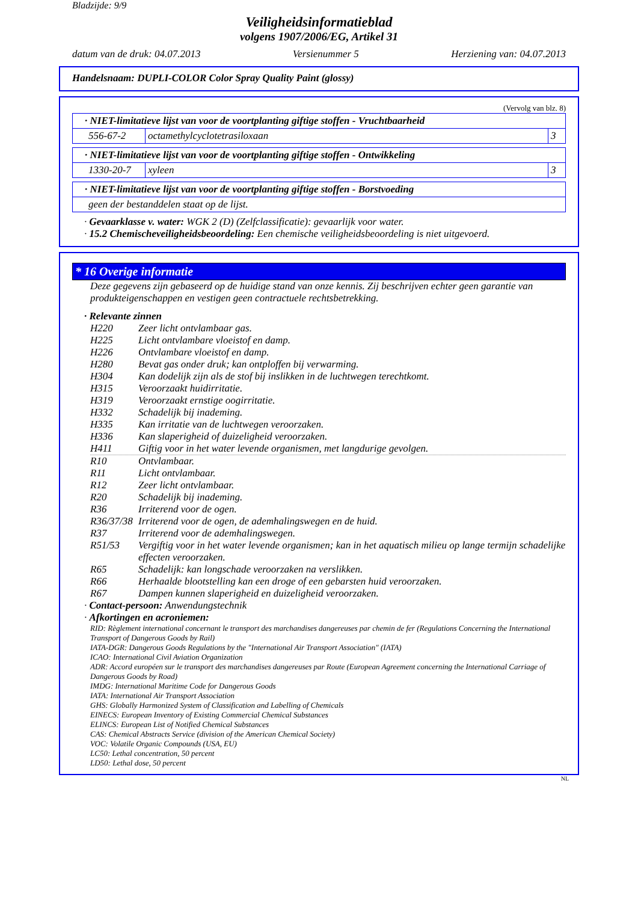Bladzijde: 9/9
Veiligheidsinformatieblad
volgens 1907/2006/EG, Artikel 31
datum van de druk: 04.07.2013 Versienummer 5 Herziening van: 04.07.2013
Handelsnaam: DUPLI-COLOR Color Spray Quality Paint (glossy)
(Vervolg van blz. 8)
| · NIET-limitatieve lijst van voor de voortplanting giftige stoffen - Vruchtbaarheid | | |
| 556-67-2 | octamethylcyclotetrasiloxaan | 3 |
| · NIET-limitatieve lijst van voor de voortplanting giftige stoffen - Ontwikkeling | | |
| 1330-20-7 | xyleen | 3 |
| · NIET-limitatieve lijst van voor de voortplanting giftige stoffen - Borstvoeding |
| geen der bestanddelen staat op de lijst. |
· Gevaarklasse v. water: WGK 2 (D) (Zelfclassificatie): gevaarlijk voor water.
· 15.2 Chemischeveiligheidsbeoordeling: Een chemische veiligheidsbeoordeling is niet uitgevoerd.
* 16 Overige informatie
Deze gegevens zijn gebaseerd op de huidige stand van onze kennis. Zij beschrijven echter geen garantie van produkteigenschappen en vestigen geen contractuele rechtsbetrekking.
· Relevante zinnen
H220 Zeer licht ontvlambaar gas.
H225 Licht ontvlambare vloeistof en damp.
H226 Ontvlambare vloeistof en damp.
H280 Bevat gas onder druk; kan ontploffen bij verwarming.
H304 Kan dodelijk zijn als de stof bij inslikken in de luchtwegen terechtkomt.
H315 Veroorzaakt huidirritatie.
H319 Veroorzaakt ernstige oogirritatie.
H332 Schadelijk bij inademing.
H335 Kan irritatie van de luchtwegen veroorzaken.
H336 Kan slaperigheid of duizeligheid veroorzaken.
H411 Giftig voor in het water levende organismen, met langdurige gevolgen.
R10 Ontvlambaar.
R11 Licht ontvlambaar.
R12 Zeer licht ontvlambaar.
R20 Schadelijk bij inademing.
R36 Irriterend voor de ogen.
R36/37/38 Irriterend voor de ogen, de ademhalingswegen en de huid.
R37 Irriterend voor de ademhalingswegen.
R51/53 Vergiftig voor in het water levende organismen; kan in het aquatisch milieu op lange termijn schadelijke effecten veroorzaken.
R65 Schadelijk: kan longschade veroorzaken na verslikken.
R66 Herhaalde blootstelling kan een droge of een gebarsten huid veroorzaken.
R67 Dampen kunnen slaperigheid en duizeligheid veroorzaken.
· Contact-persoon: Anwendungstechnik
· Afkortingen en acroniemen:
RID: Règlement international concernant le transport des marchandises dangereuses par chemin de fer (Regulations Concerning the International Transport of Dangerous Goods by Rail)
IATA-DGR: Dangerous Goods Regulations by the "International Air Transport Association" (IATA)
ICAO: International Civil Aviation Organization
ADR: Accord européen sur le transport des marchandises dangereuses par Route (European Agreement concerning the International Carriage of Dangerous Goods by Road)
IMDG: International Maritime Code for Dangerous Goods
IATA: International Air Transport Association
GHS: Globally Harmonized System of Classification and Labelling of Chemicals
EINECS: European Inventory of Existing Commercial Chemical Substances
ELINCS: European List of Notified Chemical Substances
CAS: Chemical Abstracts Service (division of the American Chemical Society)
VOC: Volatile Organic Compounds (USA, EU)
LC50: Lethal concentration, 50 percent
LD50: Lethal dose, 50 percent
NL